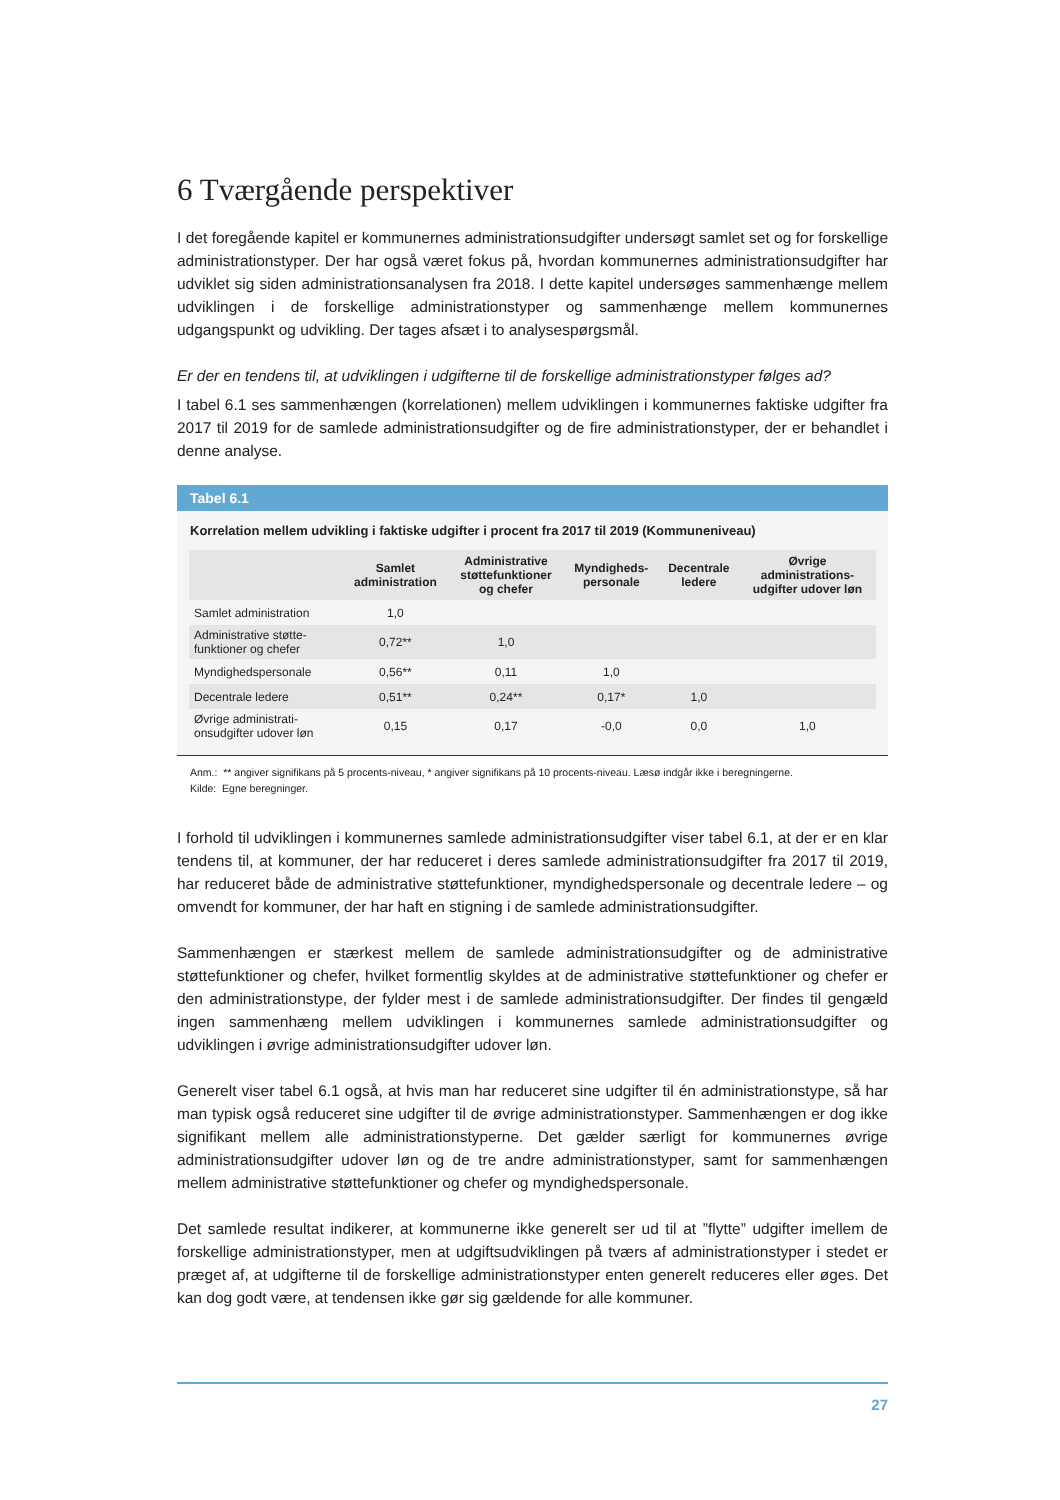6 Tværgående perspektiver
I det foregående kapitel er kommunernes administrationsudgifter undersøgt samlet set og for forskellige administrationstyper. Der har også været fokus på, hvordan kommunernes administrationsudgifter har udviklet sig siden administrationsanalysen fra 2018. I dette kapitel undersøges sammenhænge mellem udviklingen i de forskellige administrationstyper og sammenhænge mellem kommunernes udgangspunkt og udvikling. Der tages afsæt i to analysespørgsmål.
Er der en tendens til, at udviklingen i udgifterne til de forskellige administrationstyper følges ad?
I tabel 6.1 ses sammenhængen (korrelationen) mellem udviklingen i kommunernes faktiske udgifter fra 2017 til 2019 for de samlede administrationsudgifter og de fire administrationstyper, der er behandlet i denne analyse.
Tabel 6.1
Korrelation mellem udvikling i faktiske udgifter i procent fra 2017 til 2019 (Kommuneniveau)
| | Samlet administration | Administrative støttefunktioner og chefer | Myndigheds- personale | Decentrale ledere | Øvrige administrations- udgifter udover løn |
| --- | --- | --- | --- | --- | --- |
| Samlet administration | 1,0 | | | | |
| Administrative støtte- funktioner og chefer | 0,72** | 1,0 | | | |
| Myndighedspersonale | 0,56** | 0,11 | 1,0 | | |
| Decentrale ledere | 0,51** | 0,24** | 0,17* | 1,0 | |
| Øvrige administrati- onsudgifter udover løn | 0,15 | 0,17 | -0,0 | 0,0 | 1,0 |
Anm.: ** angiver signifikans på 5 procents-niveau, * angiver signifikans på 10 procents-niveau. Læsø indgår ikke i beregningerne.
Kilde: Egne beregninger.
I forhold til udviklingen i kommunernes samlede administrationsudgifter viser tabel 6.1, at der er en klar tendens til, at kommuner, der har reduceret i deres samlede administrationsudgifter fra 2017 til 2019, har reduceret både de administrative støttefunktioner, myndighedspersonale og decentrale ledere – og omvendt for kommuner, der har haft en stigning i de samlede administrationsudgifter.
Sammenhængen er stærkest mellem de samlede administrationsudgifter og de administrative støttefunktioner og chefer, hvilket formentlig skyldes at de administrative støttefunktioner og chefer er den administrationstype, der fylder mest i de samlede administrationsudgifter. Der findes til gengæld ingen sammenhæng mellem udviklingen i kommunernes samlede administrationsudgifter og udviklingen i øvrige administrationsudgifter udover løn.
Generelt viser tabel 6.1 også, at hvis man har reduceret sine udgifter til én administrationstype, så har man typisk også reduceret sine udgifter til de øvrige administrationstyper. Sammenhængen er dog ikke signifikant mellem alle administrationstyperne. Det gælder særligt for kommunernes øvrige administrationsudgifter udover løn og de tre andre administrationstyper, samt for sammenhængen mellem administrative støttefunktioner og chefer og myndighedspersonale.
Det samlede resultat indikerer, at kommunerne ikke generelt ser ud til at ”flytte” udgifter imellem de forskellige administrationstyper, men at udgiftsudviklingen på tværs af administrationstyper i stedet er præget af, at udgifterne til de forskellige administrationstyper enten generelt reduceres eller øges. Det kan dog godt være, at tendensen ikke gør sig gældende for alle kommuner.
27